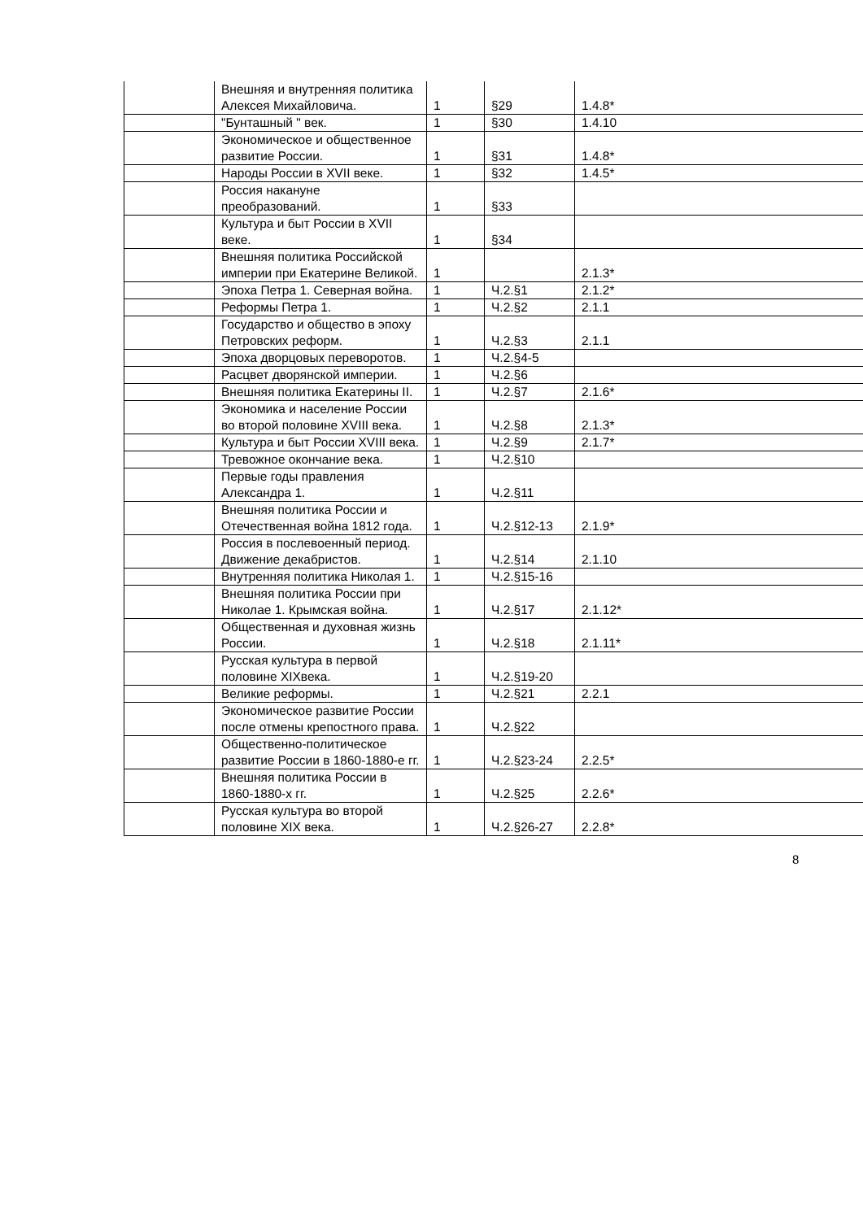| | Внешняя и внутренняя политика Алексея Михайловича. | 1 | §29 | 1.4.8* |
| | "Бунташный " век. | 1 | §30 | 1.4.10 |
| | Экономическое и общественное развитие России. | 1 | §31 | 1.4.8* |
| | Народы России в XVII веке. | 1 | §32 | 1.4.5* |
| | Россия накануне преобразований. | 1 | §33 | |
| | Культура и быт России в XVII веке. | 1 | §34 | |
| | Внешняя политика Российской империи при Екатерине Великой. | 1 | | 2.1.3* |
| | Эпоха Петра 1. Северная война. | 1 | Ч.2.§1 | 2.1.2* |
| | Реформы Петра 1. | 1 | Ч.2.§2 | 2.1.1 |
| | Государство и общество в эпоху Петровских реформ. | 1 | Ч.2.§3 | 2.1.1 |
| | Эпоха дворцовых переворотов. | 1 | Ч.2.§4-5 | |
| | Расцвет дворянской империи. | 1 | Ч.2.§6 | |
| | Внешняя политика Екатерины II. | 1 | Ч.2.§7 | 2.1.6* |
| | Экономика и население России во второй половине XVIII века. | 1 | Ч.2.§8 | 2.1.3* |
| | Культура и быт России XVIII века. | 1 | Ч.2.§9 | 2.1.7* |
| | Тревожное окончание века. | 1 | Ч.2.§10 | |
| | Первые годы правления Александра 1. | 1 | Ч.2.§11 | |
| | Внешняя политика России и Отечественная война 1812 года. | 1 | Ч.2.§12-13 | 2.1.9* |
| | Россия в послевоенный период. Движение декабристов. | 1 | Ч.2.§14 | 2.1.10 |
| | Внутренняя политика Николая 1. | 1 | Ч.2.§15-16 | |
| | Внешняя политика России при Николае 1. Крымская война. | 1 | Ч.2.§17 | 2.1.12* |
| | Общественная и духовная жизнь России. | 1 | Ч.2.§18 | 2.1.11* |
| | Русская культура в первой половине XIXвека. | 1 | Ч.2.§19-20 | |
| | Великие реформы. | 1 | Ч.2.§21 | 2.2.1 |
| | Экономическое развитие России после отмены крепостного права. | 1 | Ч.2.§22 | |
| | Общественно-политическое развитие России в 1860-1880-е гг. | 1 | Ч.2.§23-24 | 2.2.5* |
| | Внешняя политика России в 1860-1880-х гг. | 1 | Ч.2.§25 | 2.2.6* |
| | Русская культура во второй половине XIX века. | 1 | Ч.2.§26-27 | 2.2.8* |
8